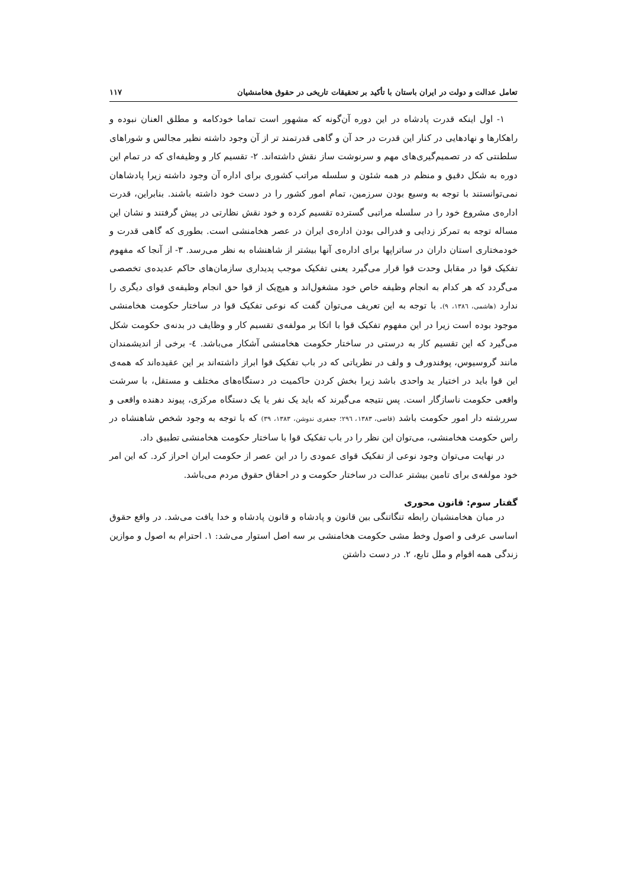تعامل عدالت و دولت در ایران باستان با تأکید بر تحقیقات تاریخی در حقوق هخامنشیان ۱۱۷
۱- اول اینکه قدرت پادشاه در این دوره آن‌گونه که مشهور است تماما خودکامه و مطلق العنان نبوده و راهکارها و نهادهایی در کنار این قدرت در حد آن و گاهی قدرتمند تر از آن وجود داشته نظیر مجالس و شوراهای سلطنتی که در تصمیم‌گیری‌های مهم و سرنوشت ساز نقش داشته‌اند. ۲- تقسیم کار و وظیفه‌ای که در تمام این دوره به شکل دقیق و منظم در همه شئون و سلسله مراتب کشوری برای اداره آن وجود داشته زیرا پادشاهان نمی‌توانستند با توجه به وسیع بودن سرزمین، تمام امور کشور را در دست خود داشته باشند. بنابراین، قدرت اداره‌ی مشروع خود را در سلسله مراتبی گسترده تقسیم کرده و خود نقش نظارتی در پیش گرفتند و نشان این مساله توجه به تمرکز زدایی و فدرالی بودن اداره‌ی ایران در عصر هخامنشی است. بطوری که گاهی قدرت و خودمختاری استان داران در ساتراپها برای اداره‌ی آنها بیشتر از شاهنشاه به نظر می‌رسد. ۳- از آنجا که مفهوم تفکیک قوا در مقابل وحدت قوا قرار می‌گیرد یعنی تفکیک موجب پدیداری سازمان‌های حاکم عدیده‌ی تخصصی می‌گردد که هر کدام به انجام وظیفه خاص خود مشغول‌اند و هیچ‌یک از قوا حق انجام وظیفه‌ی قوای دیگری را ندارد (هاشمی، ۱۳۸٦، ۹). با توجه به این تعریف می‌توان گفت که نوعی تفکیک قوا در ساختار حکومت هخامنشی موجود بوده است زیرا در این مفهوم تفکیک قوا با اتکا بر مولفه‌ی تقسیم کار و وظایف در بدنه‌ی حکومت شکل می‌گیرد که این تقسیم کار به درستی در ساختار حکومت هخامنشی آشکار می‌باشد. ٤- برخی از اندیشمندان مانند گروسیوس، پوفندورف و ولف در نظریاتی که در باب تفکیک قوا ابراز داشته‌اند بر این عقیده‌اند که همه‌ی این قوا باید در اختیار ید واحدی باشد زیرا بخش کردن حاکمیت در دستگاه‌های مختلف و مستقل، با سرشت واقعی حکومت ناسازگار است. پس نتیجه می‌گیرند که باید یک نفر یا یک دستگاه مرکزی، پیوند دهنده واقعی و سررشته دار امور حکومت باشد (قاضی، ۱۳۸۳، ۲۹٦؛ جعفری ندوشن، ۱۳۸۳، ۳۹) که با توجه به وجود شخص شاهنشاه در راس حکومت هخامنشی، می‌توان این نظر را در باب تفکیک قوا با ساختار حکومت هخامنشی تطبیق داد.
در نهایت می‌توان وجود نوعی از تفکیک قوای عمودی را در این عصر از حکومت ایران احراز کرد. که این امر خود مولفه‌ی برای تامین بیشتر عدالت در ساختار حکومت و در احقاق حقوق مردم می‌باشد.
گفتار سوم: قانون محوری
در میان هخامنشیان رابطه تنگاتنگی بین قانون و پادشاه و قانون پادشاه و خدا یافت می‌شد. در واقع حقوق اساسی عرفی و اصول وخط مشی حکومت هخامنشی بر سه اصل استوار می‌شد: ۱. احترام به اصول و موازین زندگی همه اقوام و ملل تابع، ۲. در دست داشتن